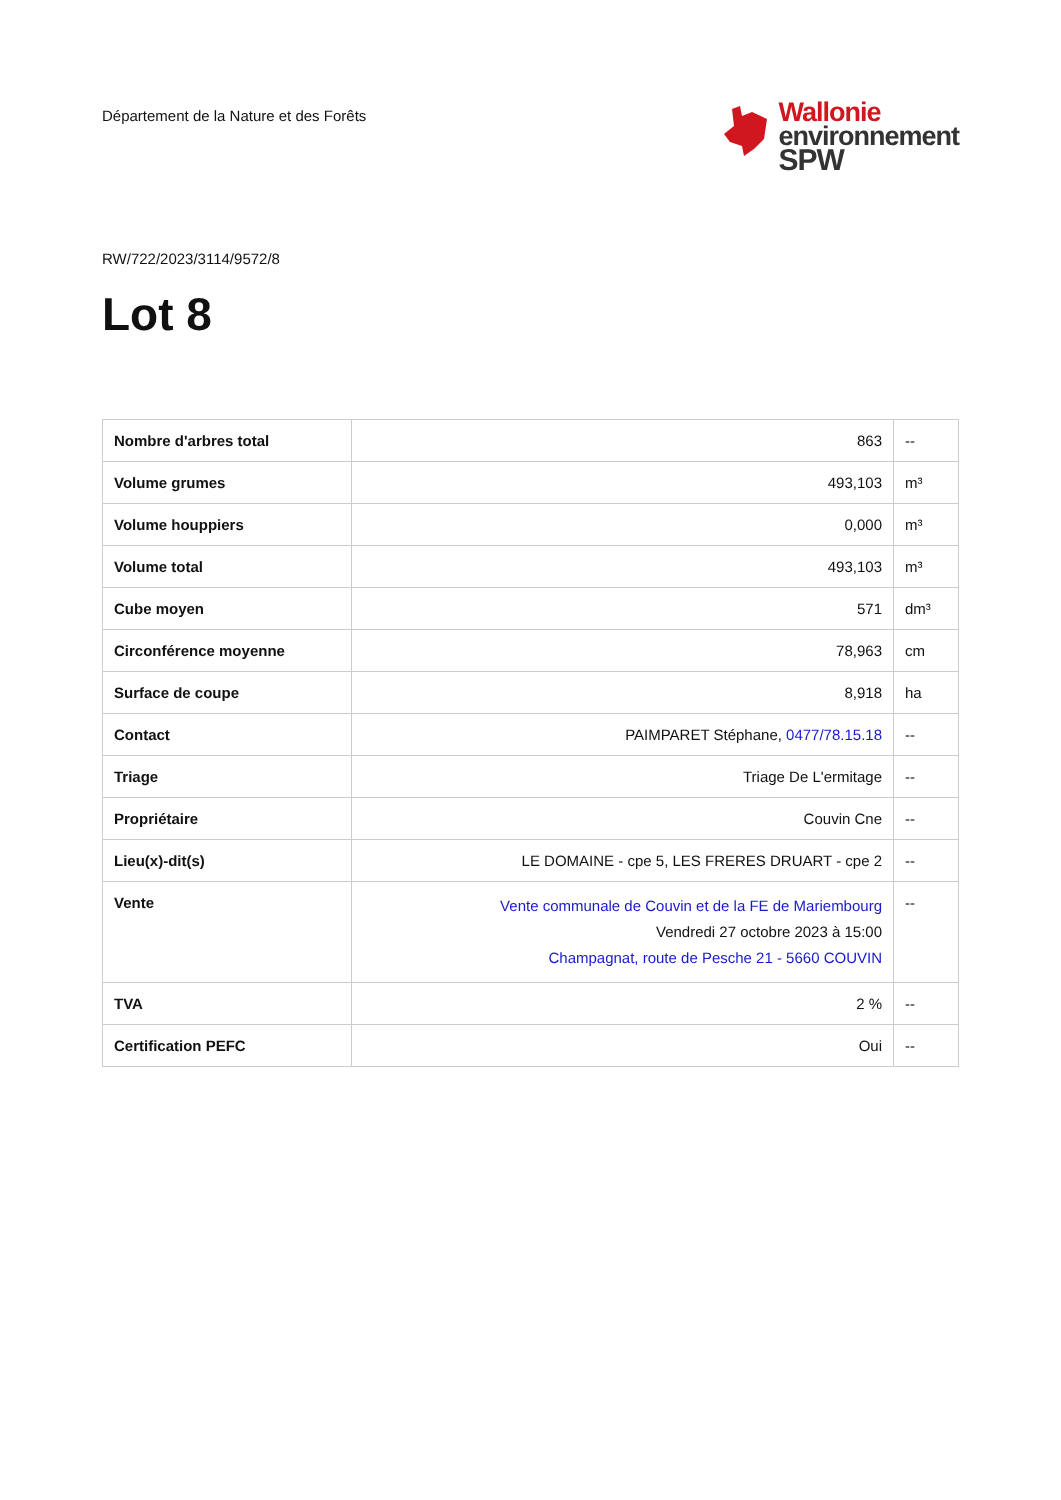Département de la Nature et des Forêts
Wallonie
environnement
SPW
RW/722/2023/3114/9572/8
Lot 8
| Nombre d'arbres total | 863 | -- |
| Volume grumes | 493,103 | m³ |
| Volume houppiers | 0,000 | m³ |
| Volume total | 493,103 | m³ |
| Cube moyen | 571 | dm³ |
| Circonférence moyenne | 78,963 | cm |
| Surface de coupe | 8,918 | ha |
| Contact | PAIMPARET Stéphane, 0477/78.15.18 | -- |
| Triage | Triage De L'ermitage | -- |
| Propriétaire | Couvin Cne | -- |
| Lieu(x)-dit(s) | LE DOMAINE - cpe 5, LES FRERES DRUART - cpe 2 | -- |
| Vente | Vente communale de Couvin et de la FE de Mariembourg Vendredi 27 octobre 2023 à 15:00 Champagnat, route de Pesche 21 - 5660 COUVIN | -- |
| TVA | 2 % | -- |
| Certification PEFC | Oui | -- |